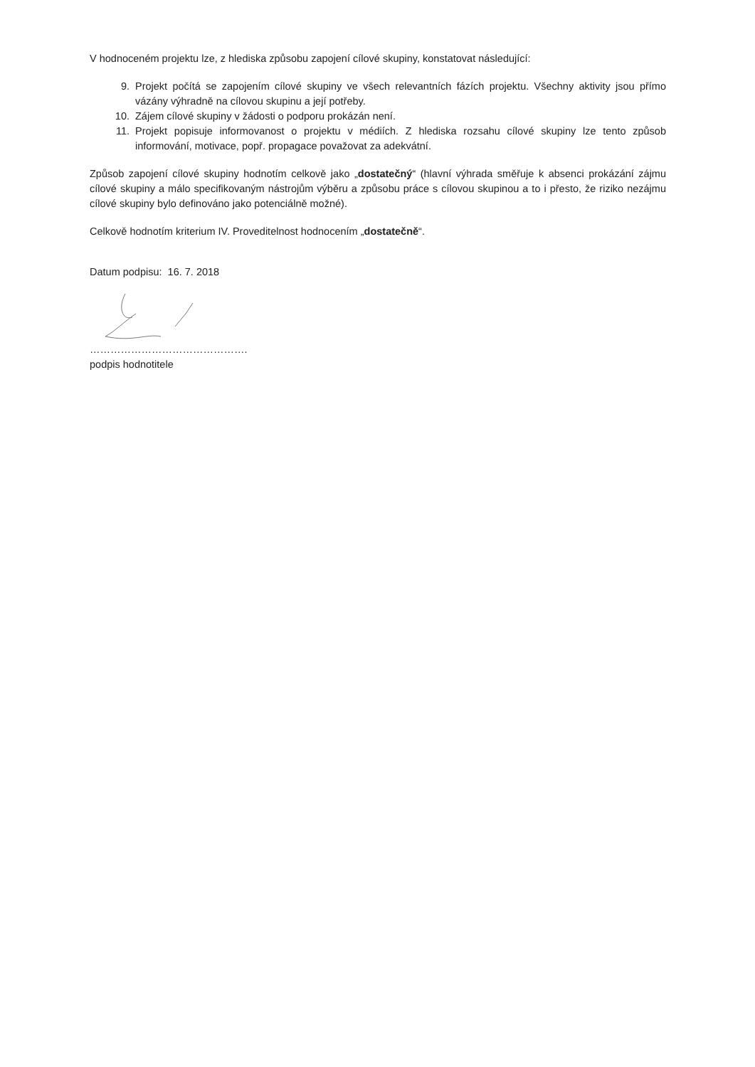V hodnoceném projektu lze, z hlediska způsobu zapojení cílové skupiny, konstatovat následující:
9. Projekt počítá se zapojením cílové skupiny ve všech relevantních fázích projektu. Všechny aktivity jsou přímo vázány výhradně na cílovou skupinu a její potřeby.
10. Zájem cílové skupiny v žádosti o podporu prokázán není.
11. Projekt popisuje informovanost o projektu v médiích. Z hlediska rozsahu cílové skupiny lze tento způsob informování, motivace, popř. propagace považovat za adekvátní.
Způsob zapojení cílové skupiny hodnotím celkově jako „dostatečný“ (hlavní výhrada směřuje k absenci prokázání zájmu cílové skupiny a málo specifikovaným nástrojům výběru a způsobu práce s cílovou skupinou a to i přesto, že riziko nezájmu cílové skupiny bylo definováno jako potenciálně možné).
Celkově hodnotím kriterium IV. Proveditelnost hodnocením „dostatečně“.
Datum podpisu: 16. 7. 2018
……………………………………….
podpis hodnotitele